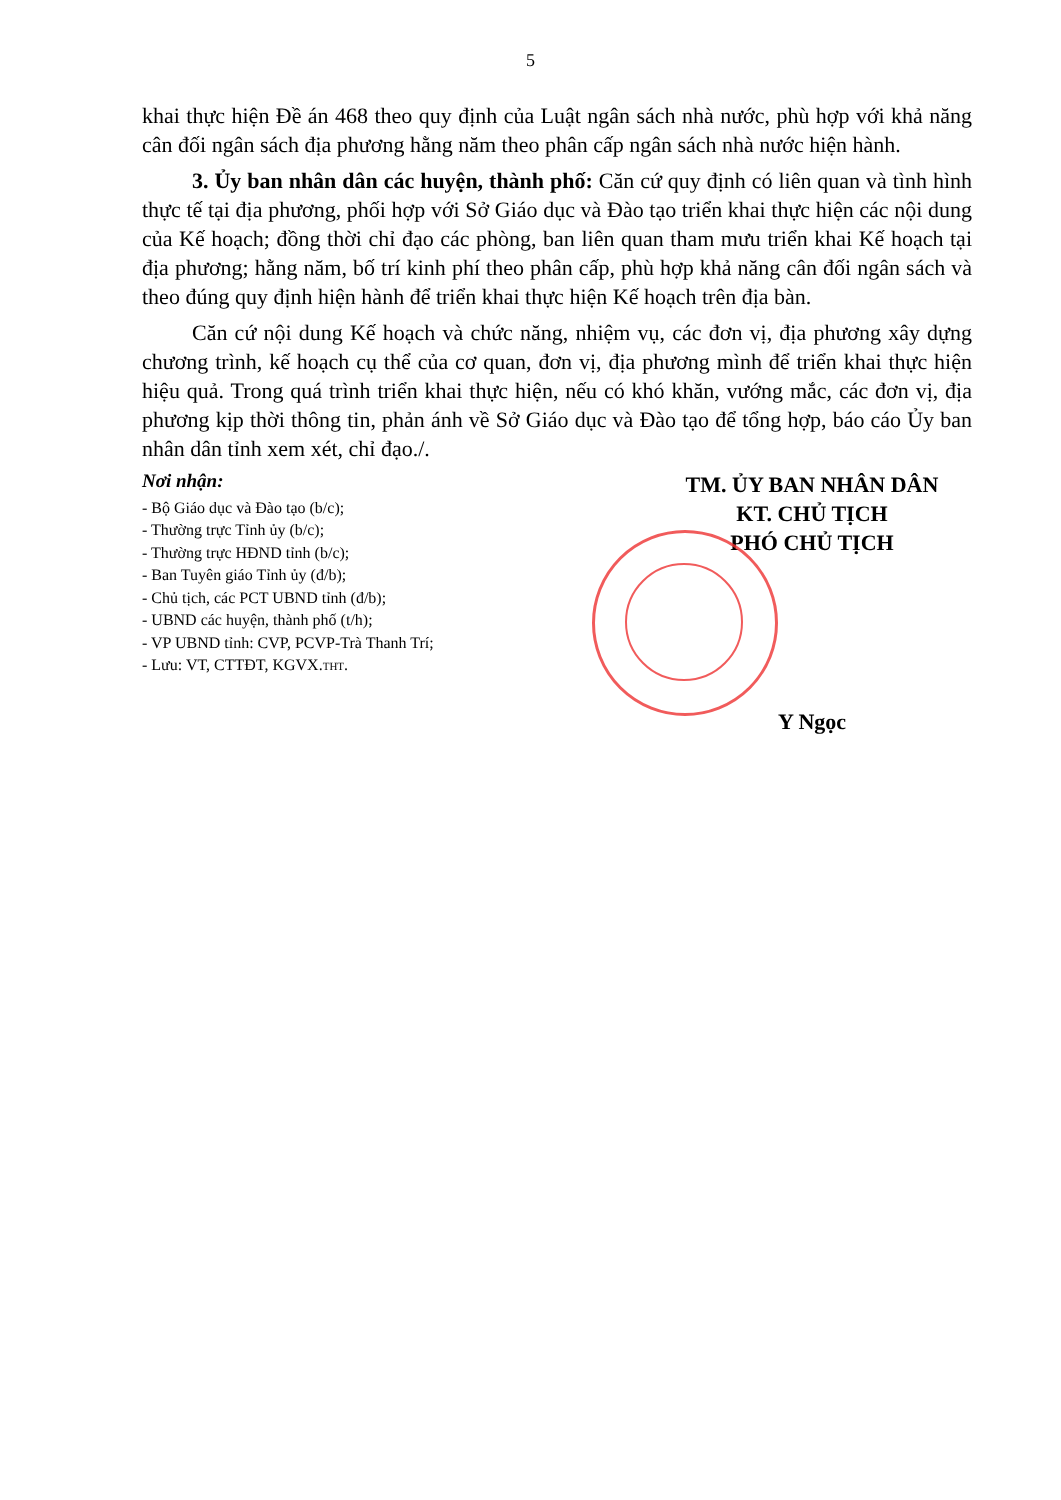5
khai thực hiện Đề án 468 theo quy định của Luật ngân sách nhà nước, phù hợp với khả năng cân đối ngân sách địa phương hằng năm theo phân cấp ngân sách nhà nước hiện hành.
3. Ủy ban nhân dân các huyện, thành phố: Căn cứ quy định có liên quan và tình hình thực tế tại địa phương, phối hợp với Sở Giáo dục và Đào tạo triển khai thực hiện các nội dung của Kế hoạch; đồng thời chỉ đạo các phòng, ban liên quan tham mưu triển khai Kế hoạch tại địa phương; hằng năm, bố trí kinh phí theo phân cấp, phù hợp khả năng cân đối ngân sách và theo đúng quy định hiện hành để triển khai thực hiện Kế hoạch trên địa bàn.
Căn cứ nội dung Kế hoạch và chức năng, nhiệm vụ, các đơn vị, địa phương xây dựng chương trình, kế hoạch cụ thể của cơ quan, đơn vị, địa phương mình để triển khai thực hiện hiệu quả. Trong quá trình triển khai thực hiện, nếu có khó khăn, vướng mắc, các đơn vị, địa phương kịp thời thông tin, phản ánh về Sở Giáo dục và Đào tạo để tổng hợp, báo cáo Ủy ban nhân dân tỉnh xem xét, chỉ đạo./.
Nơi nhận:
- Bộ Giáo dục và Đào tạo (b/c);
- Thường trực Tỉnh ủy (b/c);
- Thường trực HĐND tỉnh (b/c);
- Ban Tuyên giáo Tỉnh ủy (đ/b);
- Chủ tịch, các PCT UBND tỉnh (đ/b);
- UBND các huyện, thành phố (t/h);
- VP UBND tỉnh: CVP, PCVP-Trà Thanh Trí;
- Lưu: VT, CTTĐT, KGVX.THT.
TM. ỦY BAN NHÂN DÂN
KT. CHỦ TỊCH
PHÓ CHỦ TỊCH
Y Ngọc